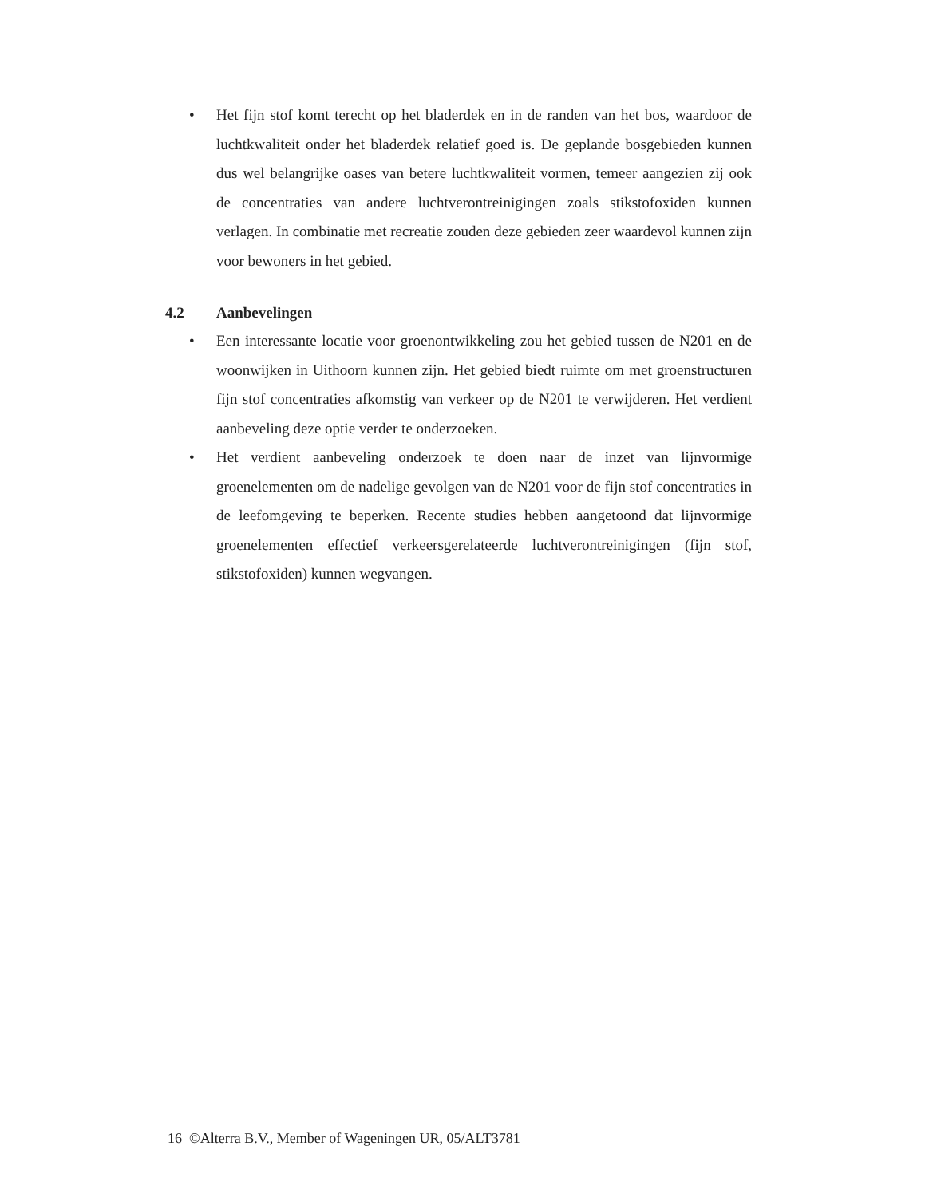• Het fijn stof komt terecht op het bladerdek en in de randen van het bos, waardoor de luchtkwaliteit onder het bladerdek relatief goed is. De geplande bosgebieden kunnen dus wel belangrijke oases van betere luchtkwaliteit vormen, temeer aangezien zij ook de concentraties van andere luchtverontreinigingen zoals stikstofoxiden kunnen verlagen. In combinatie met recreatie zouden deze gebieden zeer waardevol kunnen zijn voor bewoners in het gebied.
4.2 Aanbevelingen
• Een interessante locatie voor groenontwikkeling zou het gebied tussen de N201 en de woonwijken in Uithoorn kunnen zijn. Het gebied biedt ruimte om met groenstructuren fijn stof concentraties afkomstig van verkeer op de N201 te verwijderen. Het verdient aanbeveling deze optie verder te onderzoeken.
• Het verdient aanbeveling onderzoek te doen naar de inzet van lijnvormige groenelementen om de nadelige gevolgen van de N201 voor de fijn stof concentraties in de leefomgeving te beperken. Recente studies hebben aangetoond dat lijnvormige groenelementen effectief verkeersgerelateerde luchtverontreinigingen (fijn stof, stikstofoxiden) kunnen wegvangen.
16 ©Alterra B.V., Member of Wageningen UR, 05/ALT3781